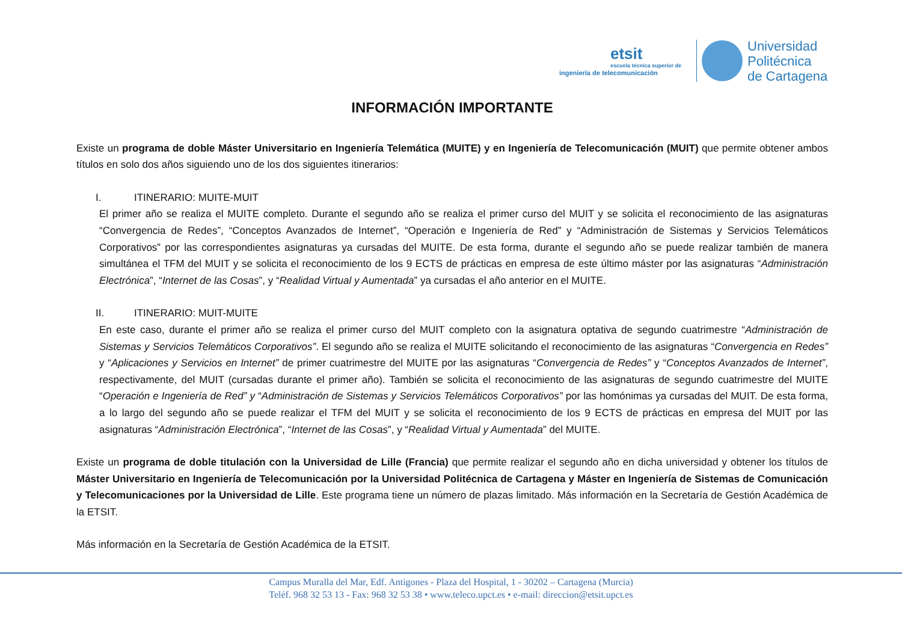etsit
escuela técnica superior de
ingeniería de telecomunicación
Universidad
Politécnica
de Cartagena
INFORMACIÓN IMPORTANTE
Existe un programa de doble Máster Universitario en Ingeniería Telemática (MUITE) y en Ingeniería de Telecomunicación (MUIT) que permite obtener ambos títulos en solo dos años siguiendo uno de los dos siguientes itinerarios:
I. ITINERARIO: MUITE-MUIT
El primer año se realiza el MUITE completo. Durante el segundo año se realiza el primer curso del MUIT y se solicita el reconocimiento de las asignaturas “Convergencia de Redes”, “Conceptos Avanzados de Internet”, “Operación e Ingeniería de Red” y “Administración de Sistemas y Servicios Telemáticos Corporativos” por las correspondientes asignaturas ya cursadas del MUITE. De esta forma, durante el segundo año se puede realizar también de manera simultánea el TFM del MUIT y se solicita el reconocimiento de los 9 ECTS de prácticas en empresa de este último máster por las asignaturas “Administración Electrónica”, “Internet de las Cosas”, y “Realidad Virtual y Aumentada” ya cursadas el año anterior en el MUITE.
II. ITINERARIO: MUIT-MUITE
En este caso, durante el primer año se realiza el primer curso del MUIT completo con la asignatura optativa de segundo cuatrimestre “Administración de Sistemas y Servicios Telemáticos Corporativos”. El segundo año se realiza el MUITE solicitando el reconocimiento de las asignaturas “Convergencia en Redes” y “Aplicaciones y Servicios en Internet” de primer cuatrimestre del MUITE por las asignaturas “Convergencia de Redes” y “Conceptos Avanzados de Internet”, respectivamente, del MUIT (cursadas durante el primer año). También se solicita el reconocimiento de las asignaturas de segundo cuatrimestre del MUITE “Operación e Ingeniería de Red” y “Administración de Sistemas y Servicios Telemáticos Corporativos” por las homónimas ya cursadas del MUIT. De esta forma, a lo largo del segundo año se puede realizar el TFM del MUIT y se solicita el reconocimiento de los 9 ECTS de prácticas en empresa del MUIT por las asignaturas “Administración Electrónica”, “Internet de las Cosas”, y “Realidad Virtual y Aumentada” del MUITE.
Existe un programa de doble titulación con la Universidad de Lille (Francia) que permite realizar el segundo año en dicha universidad y obtener los títulos de Máster Universitario en Ingeniería de Telecomunicación por la Universidad Politécnica de Cartagena y Máster en Ingeniería de Sistemas de Comunicación y Telecomunicaciones por la Universidad de Lille. Este programa tiene un número de plazas limitado. Más información en la Secretaría de Gestión Académica de la ETSIT.
Más información en la Secretaría de Gestión Académica de la ETSIT.
Campus Muralla del Mar, Edf. Antigones - Plaza del Hospital, 1 - 30202 – Cartagena (Murcia)
Teléf. 968 32 53 13 - Fax: 968 32 53 38 • www.teleco.upct.es • e-mail: direccion@etsit.upct.es